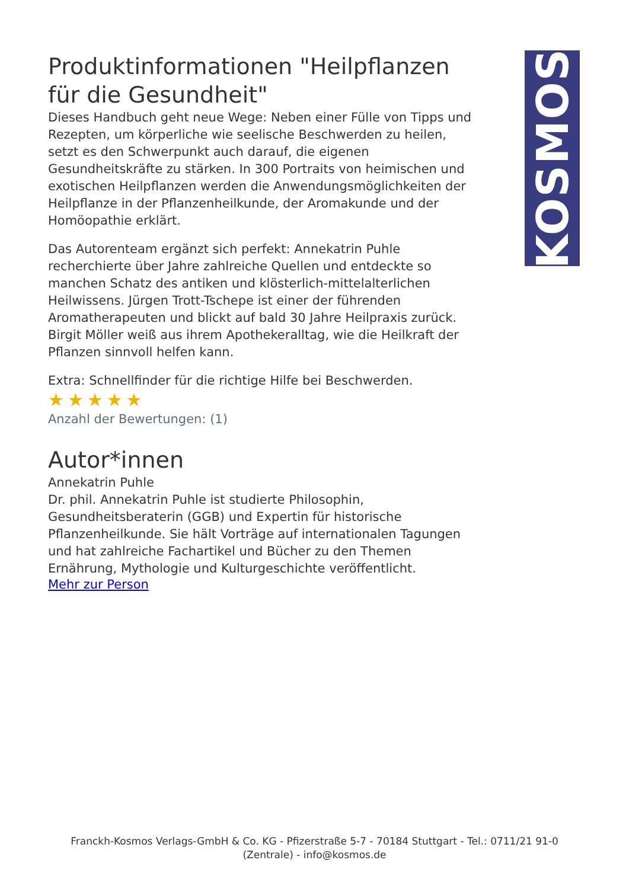Produktinformationen "Heilpflanzen für die Gesundheit"
Dieses Handbuch geht neue Wege: Neben einer Fülle von Tipps und Rezepten, um körperliche wie seelische Beschwerden zu heilen, setzt es den Schwerpunkt auch darauf, die eigenen Gesundheitskräfte zu stärken. In 300 Portraits von heimischen und exotischen Heilpflanzen werden die Anwendungsmöglichkeiten der Heilpflanze in der Pflanzenheilkunde, der Aromakunde und der Homöopathie erklärt.
Das Autorenteam ergänzt sich perfekt: Annekatrin Puhle recherchierte über Jahre zahlreiche Quellen und entdeckte so manchen Schatz des antiken und klösterlich-mittelalterlichen Heilwissens. Jürgen Trott-Tschepe ist einer der führenden Aromatherapeuten und blickt auf bald 30 Jahre Heilpraxis zurück. Birgit Möller weiß aus ihrem Apothekeralltag, wie die Heilkraft der Pflanzen sinnvoll helfen kann.
Extra: Schnellfinder für die richtige Hilfe bei Beschwerden.
★★★★★
Anzahl der Bewertungen: (1)
Autor*innen
Annekatrin Puhle
Dr. phil. Annekatrin Puhle ist studierte Philosophin, Gesundheitsberaterin (GGB) und Expertin für historische Pflanzenheilkunde. Sie hält Vorträge auf internationalen Tagungen und hat zahlreiche Fachartikel und Bücher zu den Themen Ernährung, Mythologie und Kulturgeschichte veröffentlicht.
Mehr zur Person
KOSMOS
Franckh-Kosmos Verlags-GmbH & Co. KG - Pfizerstraße 5-7 - 70184 Stuttgart - Tel.: 0711/21 91-0
(Zentrale) - info@kosmos.de